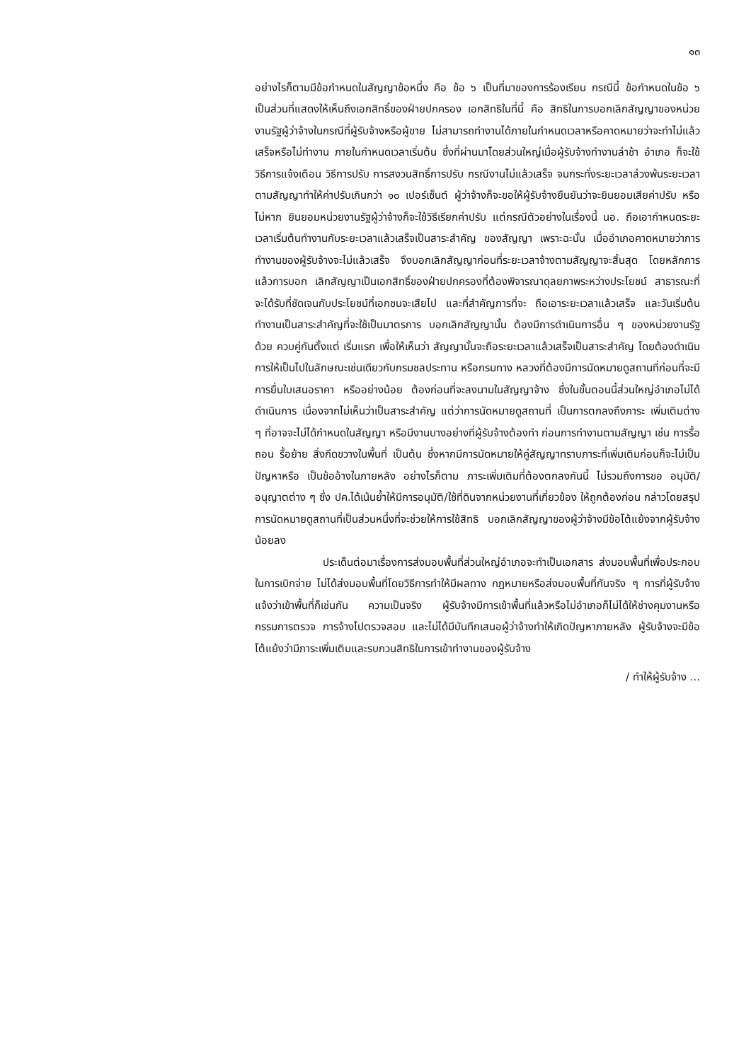๑๓
อย่างไรก็ตามมีข้อกำหนดในสัญญาข้อหนึ่ง คือ ข้อ ๖ เป็นที่มาของการร้องเรียน กรณีนี้ ข้อกำหนดในข้อ ๖ เป็นส่วนที่แสดงให้เห็นถึงเอกสิทธิ์ของฝ่ายปกครอง เอกสิทธิในที่นี้ คือ สิทธิในการบอกเลิกสัญญาของหน่วยงานรัฐผู้ว่าจ้างในกรณีที่ผู้รับจ้างหรือผู้ขาย ไม่สามารถทำงานได้ภายในกำหนดเวลาหรือคาดหมายว่าจะทำไม่แล้วเสร็จหรือไม่ทำงาน ภายในกำหนดเวลาเริ่มต้น ซึ่งที่ผ่านมาโดยส่วนใหญ่เมื่อผู้รับจ้างทำงานล่าช้า อำเภอ ก็จะใช้วิธีการแจ้งเตือน วิธีการปรับ การสงวนสิทธิ์การปรับ กรณีงานไม่แล้วเสร็จ จนกระทั่งระยะเวลาล่วงพ้นระยะเวลาตามสัญญาทำให้ค่าปรับเกินกว่า ๑๐ เปอร์เซ็นต์ ผู้ว่าจ้างก็จะขอให้ผู้รับจ้างยืนยันว่าจะยินยอมเสียค่าปรับ หรือไม่หาก ยินยอมหน่วยงานรัฐผู้ว่าจ้างก็จะใช้วิธีเรียกค่าปรับ แต่กรณีตัวอย่างในเรื่องนี้ นอ. ถือเอากำหนดระยะเวลาเริ่มต้นทำงานกับระยะเวลาแล้วเสร็จเป็นสาระสำคัญ ของสัญญา เพราะฉะนั้น เมื่ออำเภอคาดหมายว่าการทำงานของผู้รับจ้างจะไม่แล้วเสร็จ จึงบอกเลิกสัญญาก่อนที่ระยะเวลาจ้างตามสัญญาจะสิ้นสุด โดยหลักการแล้วการบอก เลิกสัญญาเป็นเอกสิทธิ์ของฝ่ายปกครองที่ต้องพิจารณาดุลยภาพระหว่างประโยชน์ สาธารณะที่จะได้รับที่ชัดเจนกับประโยชน์ที่เอกชนจะเสียไป และที่สำคัญการที่จะ ถือเอาระยะเวลาแล้วเสร็จ และวันเริ่มต้นทำงานเป็นสาระสำคัญที่จะใช้เป็นมาตรการ บอกเลิกสัญญานั้น ต้องมีการดำเนินการอื่น ๆ ของหน่วยงานรัฐด้วย ควบคู่กันตั้งแต่ เริ่มแรก เพื่อให้เห็นว่า สัญญานั้นจะถือระยะเวลาแล้วเสร็จเป็นสาระสำคัญ โดยต้องดำเนินการให้เป็นไปในลักษณะเช่นเดียวกับกรมชลประทาน หรือกรมทาง หลวงที่ต้องมีการนัดหมายดูสถานที่ก่อนที่จะมีการยื่นใบเสนอราคา หรืออย่างน้อย ต้องก่อนที่จะลงนามในสัญญาจ้าง ซึ่งในขั้นตอนนี้ส่วนใหญ่อำเภอไม่ได้ดำเนินการ เนื่องจากไม่เห็นว่าเป็นสาระสำคัญ แต่ว่าการนัดหมายดูสถานที่ เป็นการตกลงถึงภาระ เพิ่มเติมต่าง ๆ ที่อาจจะไม่ได้กำหนดในสัญญา หรือมีงานบางอย่างที่ผู้รับจ้างต้องทำ ก่อนการทำงานตามสัญญา เช่น การรื้อถอน รื้อย้าย สิ่งกีดขวางในพื้นที่ เป็นต้น ซึ่งหากมีการนัดหมายให้คู่สัญญาทราบภาระที่เพิ่มเติมก่อนก็จะไม่เป็นปัญหาหรือ เป็นข้ออ้างในภายหลัง อย่างไรก็ตาม ภาระเพิ่มเติมที่ต้องตกลงกันนี้ ไม่รวมถึงการขอ อนุมัติ/อนุญาตต่าง ๆ ซึ่ง ปค.ได้เน้นย้ำให้มีการอนุมัติ/ใช้ที่ดินจากหน่วยงานที่เกี่ยวข้อง ให้ถูกต้องก่อน กล่าวโดยสรุป การนัดหมายดูสถานที่เป็นส่วนหนึ่งที่จะช่วยให้การใช้สิทธิ บอกเลิกสัญญาของผู้ว่าจ้างมีข้อโต้แย้งจากผู้รับจ้างน้อยลง
ประเด็นต่อมาเรื่องการส่งมอบพื้นที่ส่วนใหญ่อำเภอจะทำเป็นเอกสาร ส่งมอบพื้นที่เพื่อประกอบในการเบิกจ่าย ไม่ได้ส่งมอบพื้นที่โดยวิธีการทำให้มีผลทาง กฎหมายหรือส่งมอบพื้นที่กันจริง ๆ การที่ผู้รับจ้างแจ้งว่าเข้าพื้นที่ก็เช่นกัน ความเป็นจริง ผู้รับจ้างมีการเข้าพื้นที่แล้วหรือไม่อำเภอก็ไม่ได้ให้ช่างคุมงานหรือกรรมการตรวจ การจ้างไปตรวจสอบ และไม่ได้มีบันทึกเสนอผู้ว่าจ้างทำให้เกิดปัญหาภายหลัง ผู้รับจ้างจะมีข้อโต้แย้งว่ามีภาระเพิ่มเติมและรบกวนสิทธิในการเข้าทำงานของผู้รับจ้าง
/ ทำให้ผู้รับจ้าง ...